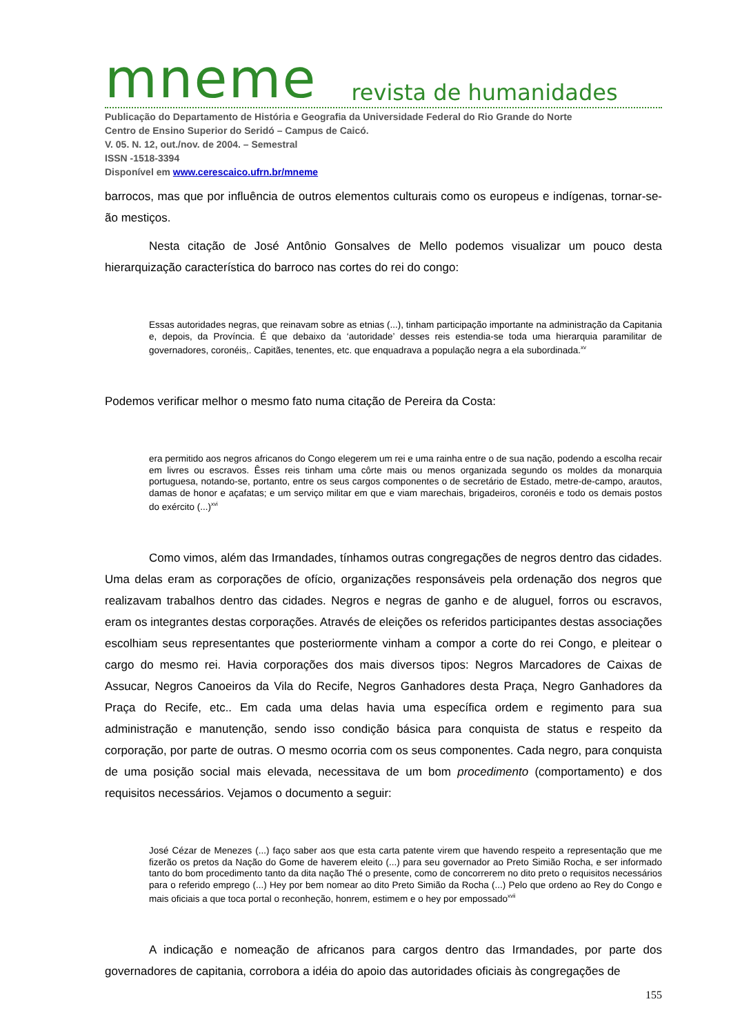mneme revista de humanidades
Publicação do Departamento de História e Geografia da Universidade Federal do Rio Grande do Norte
Centro de Ensino Superior do Seridó – Campus de Caicó.
V. 05. N. 12, out./nov. de 2004. – Semestral
ISSN -1518-3394
Disponível em www.cerescaico.ufrn.br/mneme
barrocos, mas que por influência de outros elementos culturais como os europeus e indígenas, tornar-se-ão mestiços.
Nesta citação de José Antônio Gonsalves de Mello podemos visualizar um pouco desta hierarquização característica do barroco nas cortes do rei do congo:
Essas autoridades negras, que reinavam sobre as etnias (...), tinham participação importante na administração da Capitania e, depois, da Província. É que debaixo da ‘autoridade’ desses reis estendia-se toda uma hierarquia paramilitar de governadores, coronéis,. Capitães, tenentes, etc. que enquadrava a população negra a ela subordinada.<sup>xv</sup>
Podemos verificar melhor o mesmo fato numa citação de Pereira da Costa:
era permitido aos negros africanos do Congo elegerem um rei e uma rainha entre o de sua nação, podendo a escolha recair em livres ou escravos. Êsses reis tinham uma côrte mais ou menos organizada segundo os moldes da monarquia portuguesa, notando-se, portanto, entre os seus cargos componentes o de secretário de Estado, metre-de-campo, arautos, damas de honor e açafatas; e um serviço militar em que e viam marechais, brigadeiros, coronéis e todo os demais postos do exército (...)<sup>xvi</sup>
Como vimos, além das Irmandades, tínhamos outras congregações de negros dentro das cidades. Uma delas eram as corporações de ofício, organizações responsáveis pela ordenação dos negros que realizavam trabalhos dentro das cidades. Negros e negras de ganho e de aluguel, forros ou escravos, eram os integrantes destas corporações. Através de eleições os referidos participantes destas associações escolhiam seus representantes que posteriormente vinham a compor a corte do rei Congo, e pleitear o cargo do mesmo rei. Havia corporações dos mais diversos tipos: Negros Marcadores de Caixas de Assucar, Negros Canoeiros da Vila do Recife, Negros Ganhadores desta Praça, Negro Ganhadores da Praça do Recife, etc.. Em cada uma delas havia uma específica ordem e regimento para sua administração e manutenção, sendo isso condição básica para conquista de status e respeito da corporação, por parte de outras. O mesmo ocorria com os seus componentes. Cada negro, para conquista de uma posição social mais elevada, necessitava de um bom procedimento (comportamento) e dos requisitos necessários. Vejamos o documento a seguir:
José Cézar de Menezes (...) faço saber aos que esta carta patente virem que havendo respeito a representação que me fizerão os pretos da Nação do Gome de haverem eleito (...) para seu governador ao Preto Simião Rocha, e ser informado tanto do bom procedimento tanto da dita nação Thé o presente, como de concorrerem no dito preto o requisitos necessários para o referido emprego (...) Hey por bem nomear ao dito Preto Simião da Rocha (...) Pelo que ordeno ao Rey do Congo e mais oficiais a que toca portal o reconheção, honrem, estimem e o hey por empossado<sup>xvii</sup>
A indicação e nomeação de africanos para cargos dentro das Irmandades, por parte dos governadores de capitania, corrobora a idéia do apoio das autoridades oficiais às congregações de
155